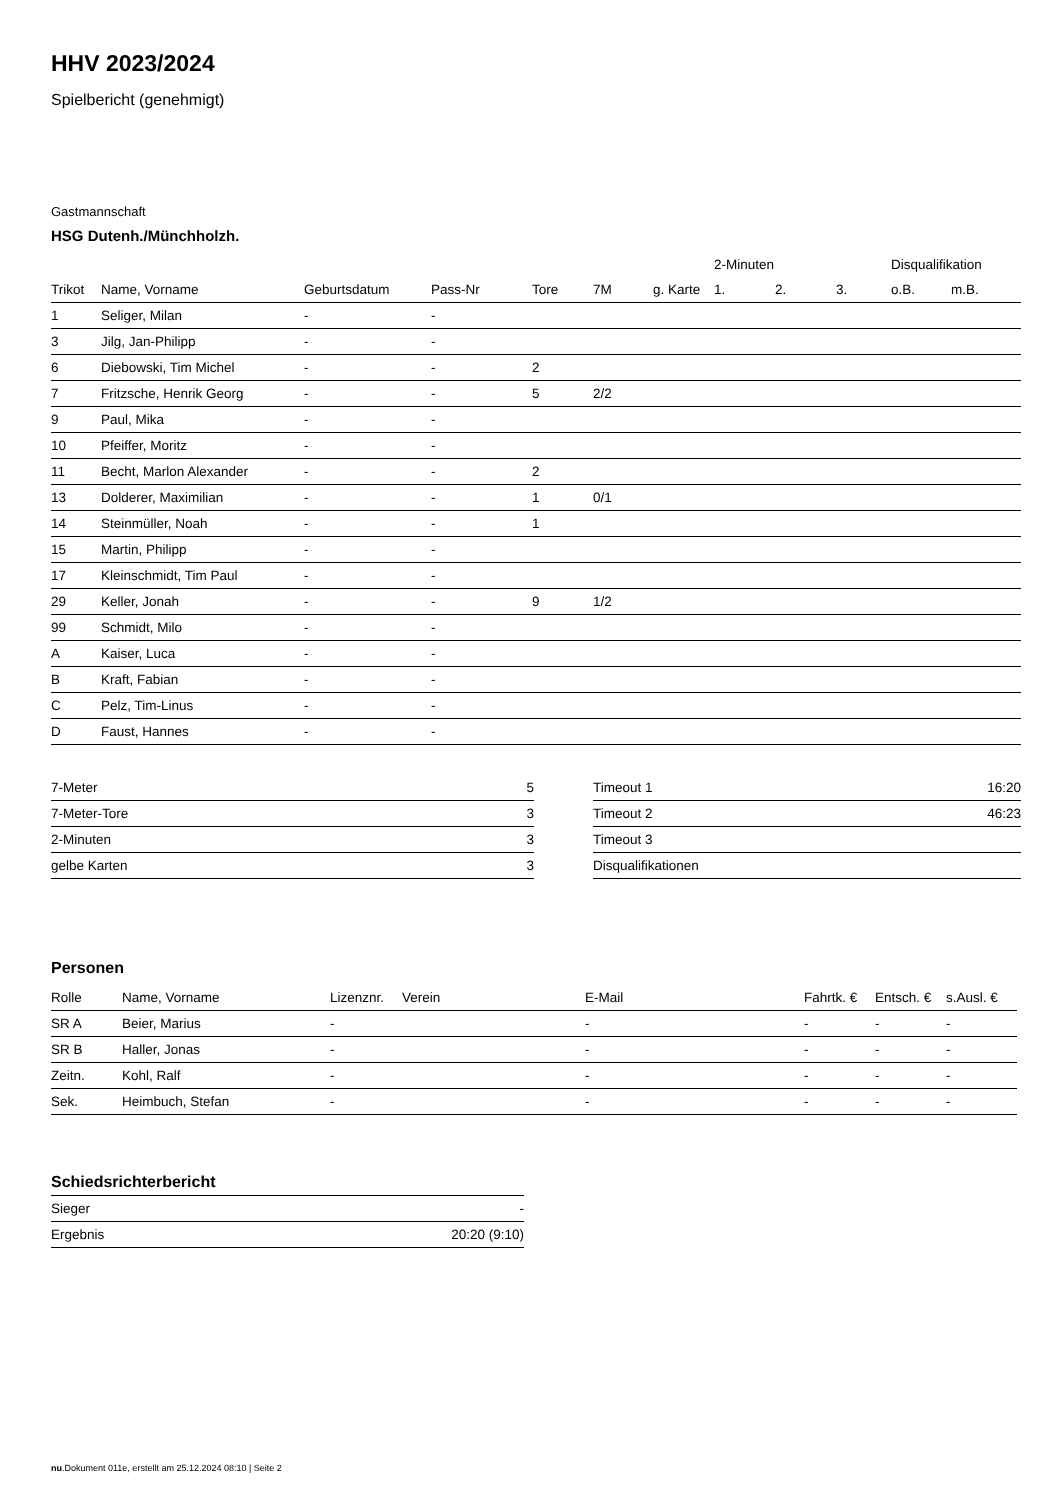HHV 2023/2024
Spielbericht (genehmigt)
Gastmannschaft
HSG Dutenh./Münchholzh.
| | | | | | | | 2-Minuten | | | Disqualifikation | |
| --- | --- | --- | --- | --- | --- | --- | --- | --- | --- | --- | --- |
| Trikot | Name, Vorname | Geburtsdatum | Pass-Nr | Tore | 7M | g. Karte | 1. | 2. | 3. | o.B. | m.B. |
| 1 | Seliger, Milan | - | - | | | | | | | | |
| 3 | Jilg, Jan-Philipp | - | - | | | | | | | | |
| 6 | Diebowski, Tim Michel | - | - | 2 | | | | | | | |
| 7 | Fritzsche, Henrik Georg | - | - | 5 | 2/2 | | | | | | |
| 9 | Paul, Mika | - | - | | | | | | | | |
| 10 | Pfeiffer, Moritz | - | - | | | | | | | | |
| 11 | Becht, Marlon Alexander | - | - | 2 | | | | | | | |
| 13 | Dolderer, Maximilian | - | - | 1 | 0/1 | | | | | | |
| 14 | Steinmüller, Noah | - | - | 1 | | | | | | | |
| 15 | Martin, Philipp | - | - | | | | | | | | |
| 17 | Kleinschmidt, Tim Paul | - | - | | | | | | | | |
| 29 | Keller, Jonah | - | - | 9 | 1/2 | | | | | | |
| 99 | Schmidt, Milo | - | - | | | | | | | | |
| A | Kaiser, Luca | - | - | | | | | | | | |
| B | Kraft, Fabian | - | - | | | | | | | | |
| C | Pelz, Tim-Linus | - | - | | | | | | | | |
| D | Faust, Hannes | - | - | | | | | | | | |
| 7-Meter | 5 |
| 7-Meter-Tore | 3 |
| 2-Minuten | 3 |
| gelbe Karten | 3 |
| Timeout 1 | 16:20 |
| Timeout 2 | 46:23 |
| Timeout 3 | |
| Disqualifikationen | |
Personen
| Rolle | Name, Vorname | Lizenznr. | Verein | E-Mail | Fahrtk. € | Entsch. € | s.Ausl. € |
| --- | --- | --- | --- | --- | --- | --- | --- |
| SR A | Beier, Marius | - | | - | - | - | - |
| SR B | Haller, Jonas | - | | - | - | - | - |
| Zeitn. | Kohl, Ralf | - | | - | - | - | - |
| Sek. | Heimbuch, Stefan | - | | - | - | - | - |
Schiedsrichterbericht
| Sieger | - |
| Ergebnis | 20:20 (9:10) |
nu.Dokument 011e, erstellt am 25.12.2024 08:10 | Seite 2